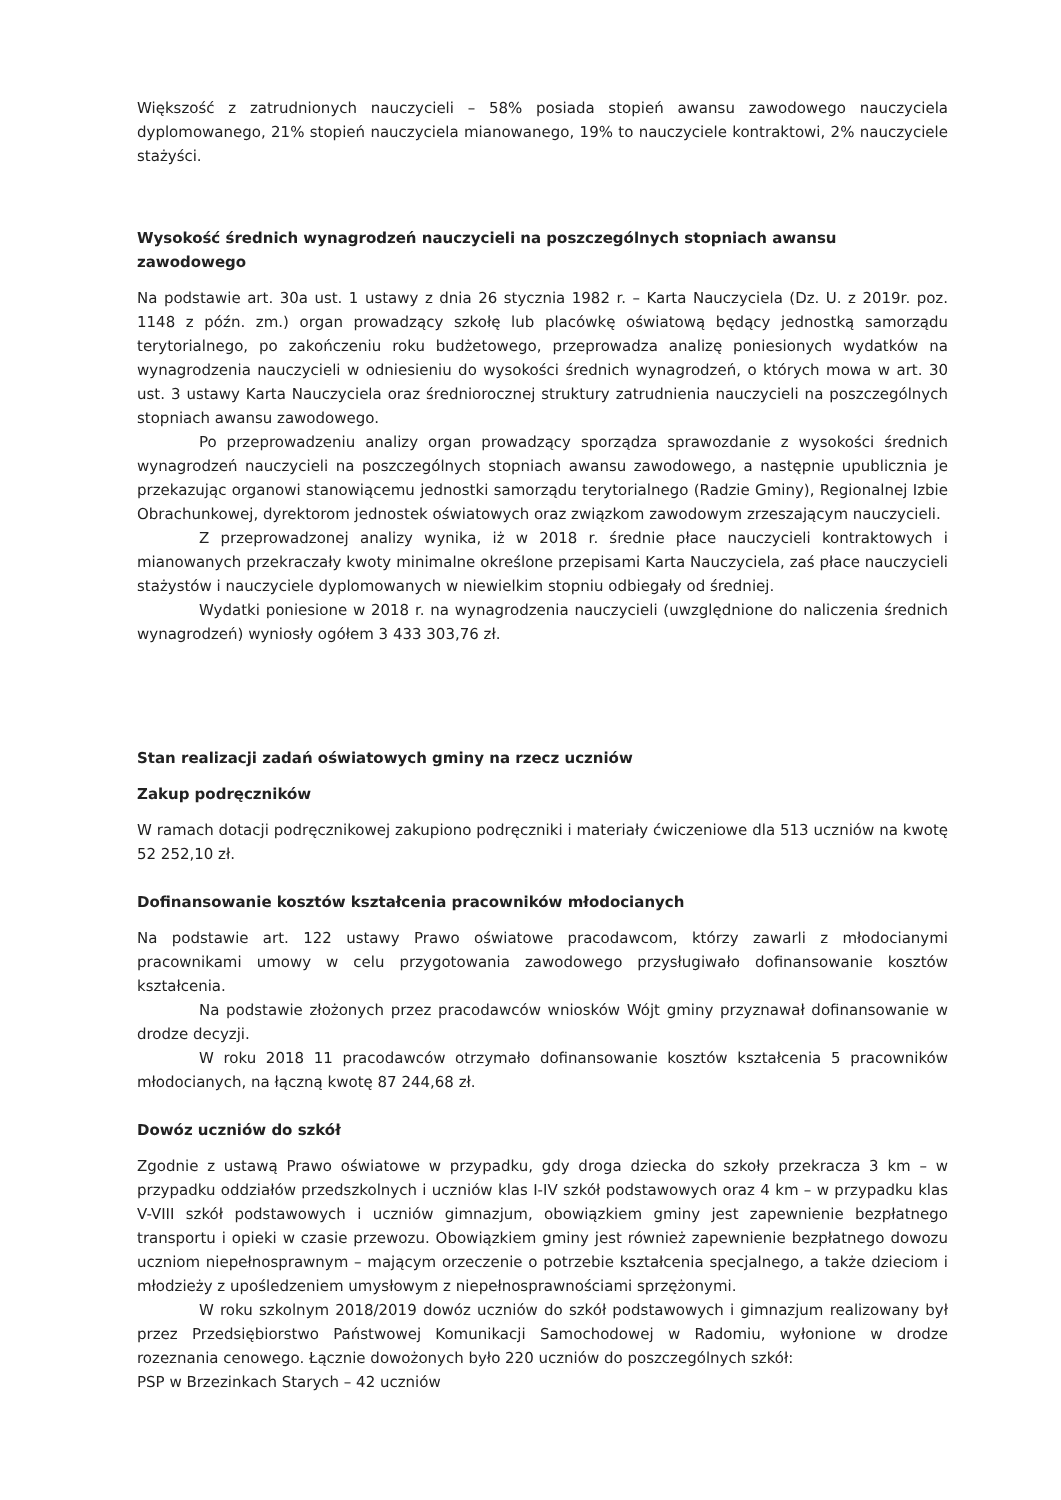Większość z zatrudnionych nauczycieli – 58% posiada stopień awansu zawodowego nauczyciela dyplomowanego, 21% stopień nauczyciela mianowanego, 19% to nauczyciele kontraktowi, 2% nauczyciele stażyści.
Wysokość średnich wynagrodzeń nauczycieli na poszczególnych stopniach awansu zawodowego
Na podstawie art. 30a ust. 1 ustawy z dnia 26 stycznia 1982 r. – Karta Nauczyciela (Dz. U. z 2019r. poz. 1148 z późn. zm.) organ prowadzący szkołę lub placówkę oświatową będący jednostką samorządu terytorialnego, po zakończeniu roku budżetowego, przeprowadza analizę poniesionych wydatków na wynagrodzenia nauczycieli w odniesieniu do wysokości średnich wynagrodzeń, o których mowa w art. 30 ust. 3 ustawy Karta Nauczyciela oraz średniorocznej struktury zatrudnienia nauczycieli na poszczególnych stopniach awansu zawodowego.
Po przeprowadzeniu analizy organ prowadzący sporządza sprawozdanie z wysokości średnich wynagrodzeń nauczycieli na poszczególnych stopniach awansu zawodowego, a następnie upublicznia je przekazując organowi stanowiącemu jednostki samorządu terytorialnego (Radzie Gminy), Regionalnej Izbie Obrachunkowej, dyrektorom jednostek oświatowych oraz związkom zawodowym zrzeszającym nauczycieli.
Z przeprowadzonej analizy wynika, iż w 2018 r. średnie płace nauczycieli kontraktowych i mianowanych przekraczały kwoty minimalne określone przepisami Karta Nauczyciela, zaś płace nauczycieli stażystów i nauczyciele dyplomowanych w niewielkim stopniu odbiegały od średniej.
Wydatki poniesione w 2018 r. na wynagrodzenia nauczycieli (uwzględnione do naliczenia średnich wynagrodzeń) wyniosły ogółem 3 433 303,76 zł.
Stan realizacji zadań oświatowych gminy na rzecz uczniów
Zakup podręczników
W ramach dotacji podręcznikowej zakupiono podręczniki i materiały ćwiczeniowe dla 513 uczniów na kwotę 52 252,10 zł.
Dofinansowanie kosztów kształcenia pracowników młodocianych
Na podstawie art. 122 ustawy Prawo oświatowe pracodawcom, którzy zawarli z młodocianymi pracownikami umowy w celu przygotowania zawodowego przysługiwało dofinansowanie kosztów kształcenia.
Na podstawie złożonych przez pracodawców wniosków Wójt gminy przyznawał dofinansowanie w drodze decyzji.
W roku 2018 11 pracodawców otrzymało dofinansowanie kosztów kształcenia 5 pracowników młodocianych, na łączną kwotę 87 244,68 zł.
Dowóz uczniów do szkół
Zgodnie z ustawą Prawo oświatowe w przypadku, gdy droga dziecka do szkoły przekracza 3 km – w przypadku oddziałów przedszkolnych i uczniów klas I-IV szkół podstawowych oraz 4 km – w przypadku klas V-VIII szkół podstawowych i uczniów gimnazjum, obowiązkiem gminy jest zapewnienie bezpłatnego transportu i opieki w czasie przewozu. Obowiązkiem gminy jest również zapewnienie bezpłatnego dowozu uczniom niepełnosprawnym – mającym orzeczenie o potrzebie kształcenia specjalnego, a także dzieciom i młodzieży z upośledzeniem umysłowym z niepełnosprawnościami sprzężonymi.
W roku szkolnym 2018/2019 dowóz uczniów do szkół podstawowych i gimnazjum realizowany był przez Przedsiębiorstwo Państwowej Komunikacji Samochodowej w Radomiu, wyłonione w drodze rozeznania cenowego. Łącznie dowożonych było 220 uczniów do poszczególnych szkół:
PSP w Brzezinkach Starych – 42 uczniów